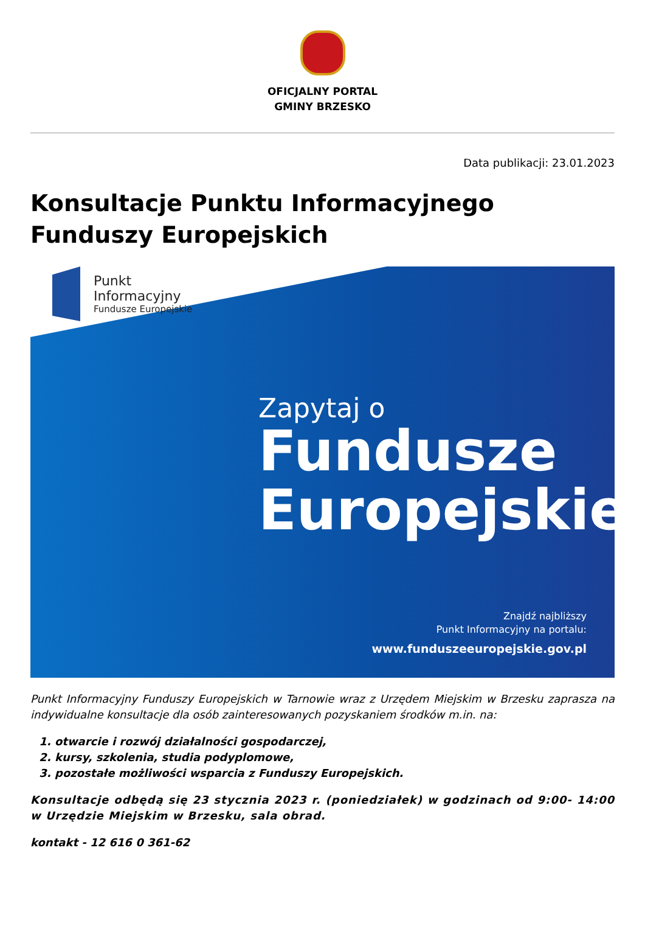OFICJALNY PORTAL
GMINY BRZESKO
Data publikacji: 23.01.2023
Konsultacje Punktu Informacyjnego Funduszy Europejskich
Punkt
Informacyjny
Fundusze Europejskie
Zapytaj o
Fundusze
Europejskie
Znajdź najbliższy
Punkt Informacyjny na portalu:
www.funduszeeuropejskie.gov.pl
Punkt Informacyjny Funduszy Europejskich w Tarnowie wraz z Urzędem Miejskim w Brzesku zaprasza na indywidualne konsultacje dla osób zainteresowanych pozyskaniem środków m.in. na:
1. otwarcie i rozwój działalności gospodarczej,
2. kursy, szkolenia, studia podyplomowe,
3. pozostałe możliwości wsparcia z Funduszy Europejskich.
Konsultacje odbędą się 23 stycznia 2023 r. (poniedziałek) w godzinach od 9:00- 14:00 w Urzędzie Miejskim w Brzesku, sala obrad.
kontakt - 12 616 0 361-62